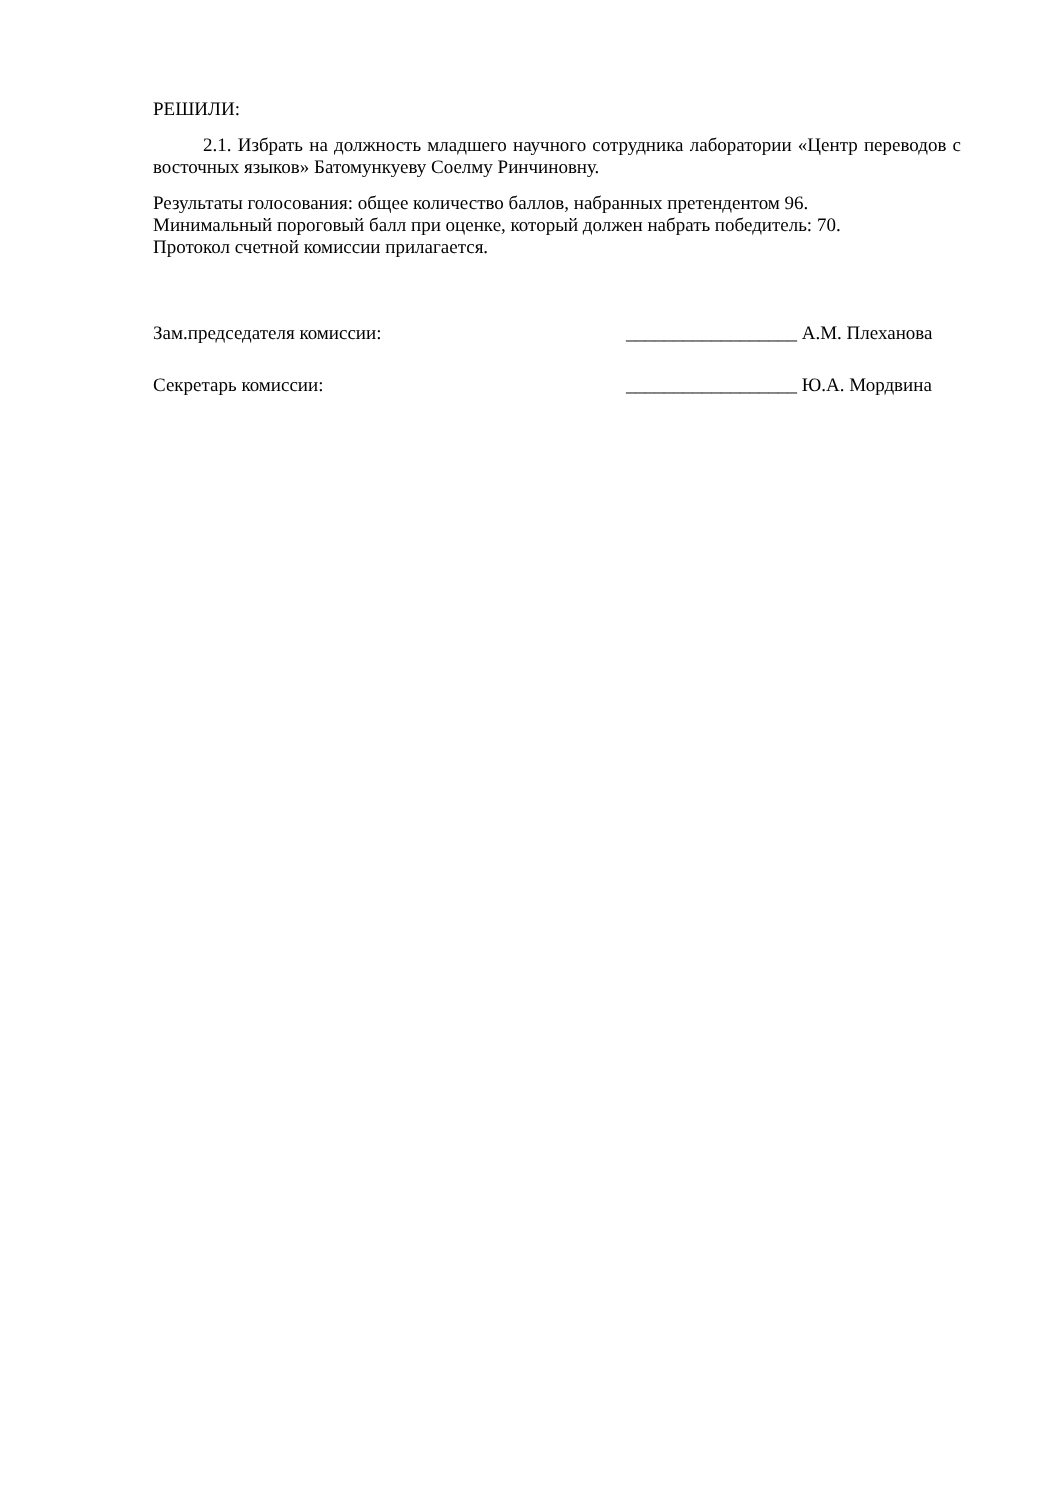РЕШИЛИ:
2.1. Избрать на должность младшего научного сотрудника лаборатории «Центр переводов с восточных языков» Батомункуеву Соелму Ринчиновну.
Результаты голосования: общее количество баллов, набранных претендентом 96.
Минимальный пороговый балл при оценке, который должен набрать победитель: 70.
Протокол счетной комиссии прилагается.
Зам.председателя комиссии: __________________ А.М. Плеханова
Секретарь комиссии: __________________ Ю.А. Мордвина